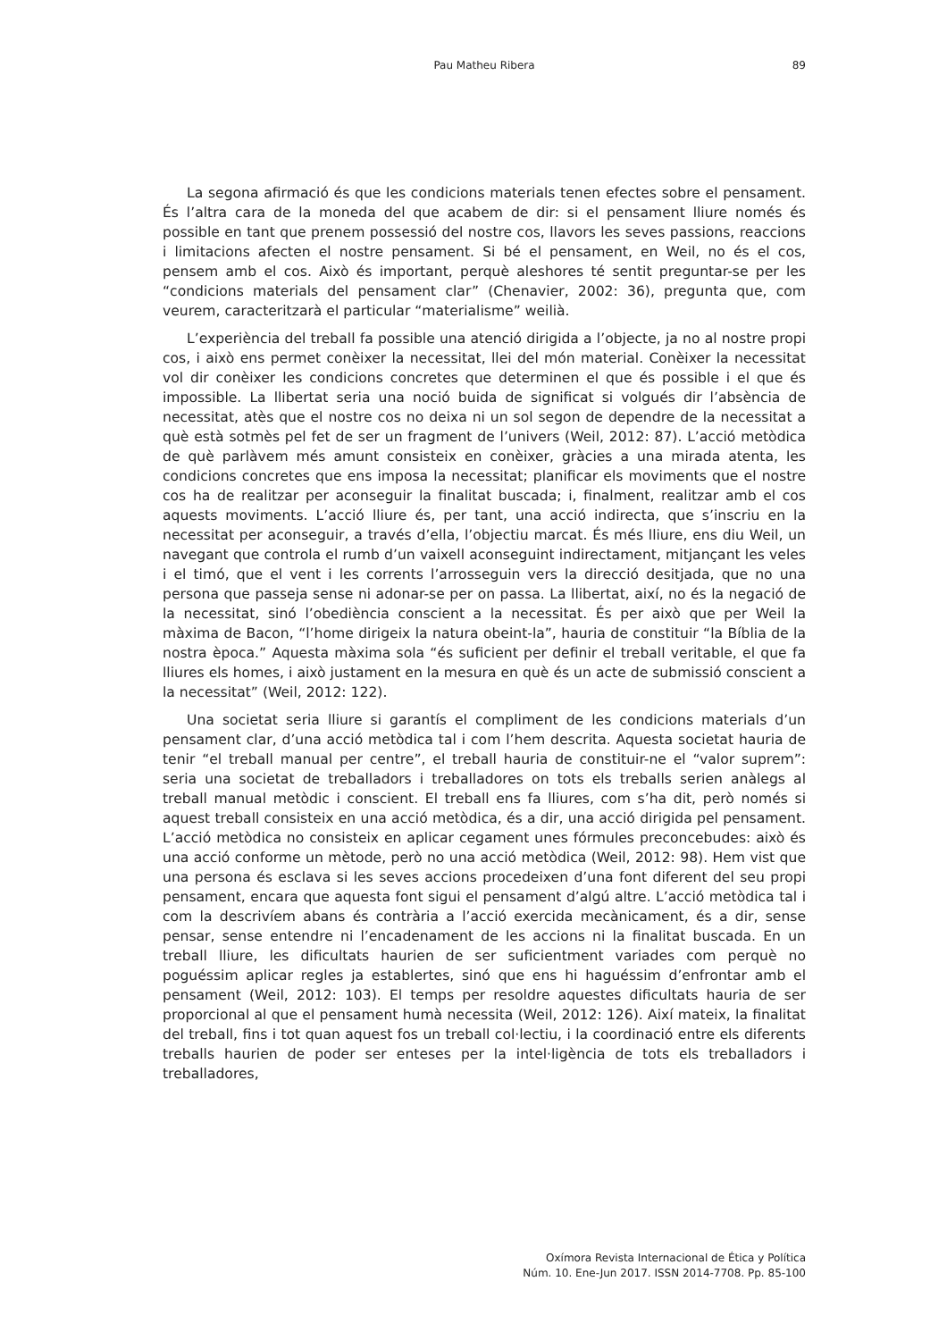Pau Matheu Ribera
89
La segona afirmació és que les condicions materials tenen efectes sobre el pensament. És l’altra cara de la moneda del que acabem de dir: si el pensament lliure només és possible en tant que prenem possessió del nostre cos, llavors les seves passions, reaccions i limitacions afecten el nostre pensament. Si bé el pensament, en Weil, no és el cos, pensem amb el cos. Això és important, perquè aleshores té sentit preguntar-se per les “condicions materials del pensament clar” (Chenavier, 2002: 36), pregunta que, com veurem, caracteritzarà el particular “materialisme” weilià.
L’experiència del treball fa possible una atenció dirigida a l’objecte, ja no al nostre propi cos, i això ens permet conèixer la necessitat, llei del món material. Conèixer la necessitat vol dir conèixer les condicions concretes que determinen el que és possible i el que és impossible. La llibertat seria una noció buida de significat si volgués dir l’absència de necessitat, atès que el nostre cos no deixa ni un sol segon de dependre de la necessitat a què està sotmès pel fet de ser un fragment de l’univers (Weil, 2012: 87). L’acció metòdica de què parlàvem més amunt consisteix en conèixer, gràcies a una mirada atenta, les condicions concretes que ens imposa la necessitat; planificar els moviments que el nostre cos ha de realitzar per aconseguir la finalitat buscada; i, finalment, realitzar amb el cos aquests moviments. L’acció lliure és, per tant, una acció indirecta, que s’inscriu en la necessitat per aconseguir, a través d’ella, l’objectiu marcat. És més lliure, ens diu Weil, un navegant que controla el rumb d’un vaixell aconseguint indirectament, mitjançant les veles i el timó, que el vent i les corrents l’arrosseguin vers la direcció desitjada, que no una persona que passeja sense ni adonar-se per on passa. La llibertat, així, no és la negació de la necessitat, sinó l’obediència conscient a la necessitat. És per això que per Weil la màxima de Bacon, “l’home dirigeix la natura obeint-la”, hauria de constituir “la Bíblia de la nostra època.” Aquesta màxima sola “és suficient per definir el treball veritable, el que fa lliures els homes, i això justament en la mesura en què és un acte de submissió conscient a la necessitat” (Weil, 2012: 122).
Una societat seria lliure si garantís el compliment de les condicions materials d’un pensament clar, d’una acció metòdica tal i com l’hem descrita. Aquesta societat hauria de tenir “el treball manual per centre”, el treball hauria de constituir-ne el “valor suprem”: seria una societat de treballadors i treballadores on tots els treballs serien anàlegs al treball manual metòdic i conscient. El treball ens fa lliures, com s’ha dit, però només si aquest treball consisteix en una acció metòdica, és a dir, una acció dirigida pel pensament. L’acció metòdica no consisteix en aplicar cegament unes fórmules preconcebudes: això és una acció conforme un mètode, però no una acció metòdica (Weil, 2012: 98). Hem vist que una persona és esclava si les seves accions procedeixen d’una font diferent del seu propi pensament, encara que aquesta font sigui el pensament d’algú altre. L’acció metòdica tal i com la descrivíem abans és contrària a l’acció exercida mecànicament, és a dir, sense pensar, sense entendre ni l’encadenament de les accions ni la finalitat buscada. En un treball lliure, les dificultats haurien de ser suficientment variades com perquè no poguéssim aplicar regles ja establertes, sinó que ens hi haguéssim d’enfrontar amb el pensament (Weil, 2012: 103). El temps per resoldre aquestes dificultats hauria de ser proporcional al que el pensament humà necessita (Weil, 2012: 126). Així mateix, la finalitat del treball, fins i tot quan aquest fos un treball col·lectiu, i la coordinació entre els diferents treballs haurien de poder ser enteses per la intel·ligència de tots els treballadors i treballadores,
Oxímora Revista Internacional de Ética y Política
Núm. 10. Ene-Jun 2017. ISSN 2014-7708. Pp. 85-100